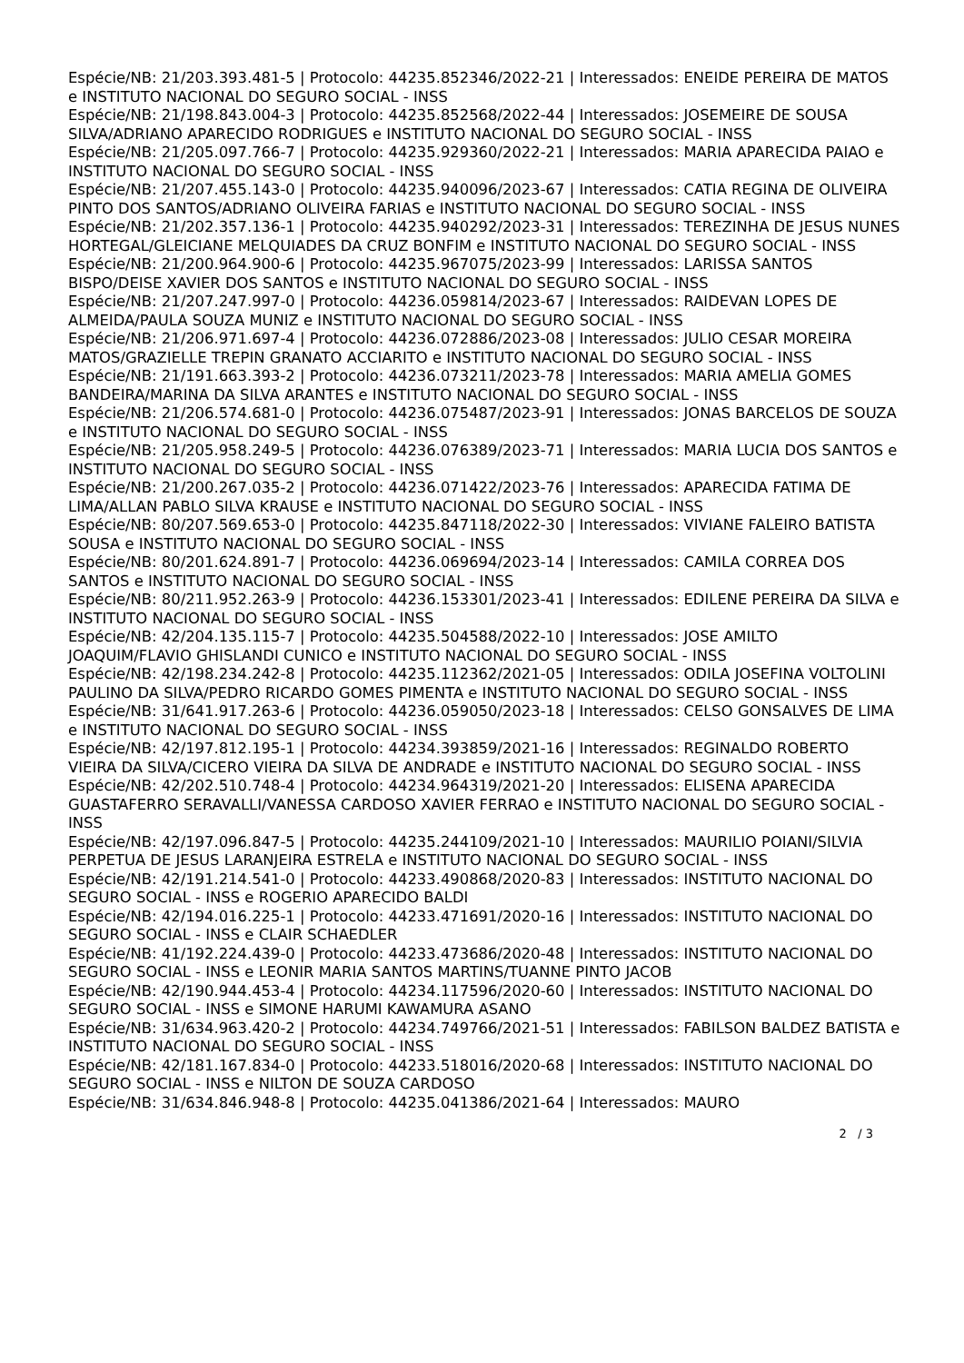Espécie/NB: 21/203.393.481-5 | Protocolo: 44235.852346/2022-21 | Interessados: ENEIDE PEREIRA DE MATOS e INSTITUTO NACIONAL DO SEGURO SOCIAL - INSS
Espécie/NB: 21/198.843.004-3 | Protocolo: 44235.852568/2022-44 | Interessados: JOSEMEIRE DE SOUSA SILVA/ADRIANO APARECIDO RODRIGUES e INSTITUTO NACIONAL DO SEGURO SOCIAL - INSS
Espécie/NB: 21/205.097.766-7 | Protocolo: 44235.929360/2022-21 | Interessados: MARIA APARECIDA PAIAO e INSTITUTO NACIONAL DO SEGURO SOCIAL - INSS
Espécie/NB: 21/207.455.143-0 | Protocolo: 44235.940096/2023-67 | Interessados: CATIA REGINA DE OLIVEIRA PINTO DOS SANTOS/ADRIANO OLIVEIRA FARIAS e INSTITUTO NACIONAL DO SEGURO SOCIAL - INSS
Espécie/NB: 21/202.357.136-1 | Protocolo: 44235.940292/2023-31 | Interessados: TEREZINHA DE JESUS NUNES HORTEGAL/GLEICIANE MELQUIADES DA CRUZ BONFIM e INSTITUTO NACIONAL DO SEGURO SOCIAL - INSS
Espécie/NB: 21/200.964.900-6 | Protocolo: 44235.967075/2023-99 | Interessados: LARISSA SANTOS BISPO/DEISE XAVIER DOS SANTOS e INSTITUTO NACIONAL DO SEGURO SOCIAL - INSS
Espécie/NB: 21/207.247.997-0 | Protocolo: 44236.059814/2023-67 | Interessados: RAIDEVAN LOPES DE ALMEIDA/PAULA SOUZA MUNIZ e INSTITUTO NACIONAL DO SEGURO SOCIAL - INSS
Espécie/NB: 21/206.971.697-4 | Protocolo: 44236.072886/2023-08 | Interessados: JULIO CESAR MOREIRA MATOS/GRAZIELLE TREPIN GRANATO ACCIARITO e INSTITUTO NACIONAL DO SEGURO SOCIAL - INSS
Espécie/NB: 21/191.663.393-2 | Protocolo: 44236.073211/2023-78 | Interessados: MARIA AMELIA GOMES BANDEIRA/MARINA DA SILVA ARANTES e INSTITUTO NACIONAL DO SEGURO SOCIAL - INSS
Espécie/NB: 21/206.574.681-0 | Protocolo: 44236.075487/2023-91 | Interessados: JONAS BARCELOS DE SOUZA e INSTITUTO NACIONAL DO SEGURO SOCIAL - INSS
Espécie/NB: 21/205.958.249-5 | Protocolo: 44236.076389/2023-71 | Interessados: MARIA LUCIA DOS SANTOS e INSTITUTO NACIONAL DO SEGURO SOCIAL - INSS
Espécie/NB: 21/200.267.035-2 | Protocolo: 44236.071422/2023-76 | Interessados: APARECIDA FATIMA DE LIMA/ALLAN PABLO SILVA KRAUSE e INSTITUTO NACIONAL DO SEGURO SOCIAL - INSS
Espécie/NB: 80/207.569.653-0 | Protocolo: 44235.847118/2022-30 | Interessados: VIVIANE FALEIRO BATISTA SOUSA e INSTITUTO NACIONAL DO SEGURO SOCIAL - INSS
Espécie/NB: 80/201.624.891-7 | Protocolo: 44236.069694/2023-14 | Interessados: CAMILA CORREA DOS SANTOS e INSTITUTO NACIONAL DO SEGURO SOCIAL - INSS
Espécie/NB: 80/211.952.263-9 | Protocolo: 44236.153301/2023-41 | Interessados: EDILENE PEREIRA DA SILVA e INSTITUTO NACIONAL DO SEGURO SOCIAL - INSS
Espécie/NB: 42/204.135.115-7 | Protocolo: 44235.504588/2022-10 | Interessados: JOSE AMILTO JOAQUIM/FLAVIO GHISLANDI CUNICO e INSTITUTO NACIONAL DO SEGURO SOCIAL - INSS
Espécie/NB: 42/198.234.242-8 | Protocolo: 44235.112362/2021-05 | Interessados: ODILA JOSEFINA VOLTOLINI PAULINO DA SILVA/PEDRO RICARDO GOMES PIMENTA e INSTITUTO NACIONAL DO SEGURO SOCIAL - INSS
Espécie/NB: 31/641.917.263-6 | Protocolo: 44236.059050/2023-18 | Interessados: CELSO GONSALVES DE LIMA e INSTITUTO NACIONAL DO SEGURO SOCIAL - INSS
Espécie/NB: 42/197.812.195-1 | Protocolo: 44234.393859/2021-16 | Interessados: REGINALDO ROBERTO VIEIRA DA SILVA/CICERO VIEIRA DA SILVA DE ANDRADE e INSTITUTO NACIONAL DO SEGURO SOCIAL - INSS
Espécie/NB: 42/202.510.748-4 | Protocolo: 44234.964319/2021-20 | Interessados: ELISENA APARECIDA GUASTAFERRO SERAVALLI/VANESSA CARDOSO XAVIER FERRAO e INSTITUTO NACIONAL DO SEGURO SOCIAL - INSS
Espécie/NB: 42/197.096.847-5 | Protocolo: 44235.244109/2021-10 | Interessados: MAURILIO POIANI/SILVIA PERPETUA DE JESUS LARANJEIRA ESTRELA e INSTITUTO NACIONAL DO SEGURO SOCIAL - INSS
Espécie/NB: 42/191.214.541-0 | Protocolo: 44233.490868/2020-83 | Interessados: INSTITUTO NACIONAL DO SEGURO SOCIAL - INSS e ROGERIO APARECIDO BALDI
Espécie/NB: 42/194.016.225-1 | Protocolo: 44233.471691/2020-16 | Interessados: INSTITUTO NACIONAL DO SEGURO SOCIAL - INSS e CLAIR SCHAEDLER
Espécie/NB: 41/192.224.439-0 | Protocolo: 44233.473686/2020-48 | Interessados: INSTITUTO NACIONAL DO SEGURO SOCIAL - INSS e LEONIR MARIA SANTOS MARTINS/TUANNE PINTO JACOB
Espécie/NB: 42/190.944.453-4 | Protocolo: 44234.117596/2020-60 | Interessados: INSTITUTO NACIONAL DO SEGURO SOCIAL - INSS e SIMONE HARUMI KAWAMURA ASANO
Espécie/NB: 31/634.963.420-2 | Protocolo: 44234.749766/2021-51 | Interessados: FABILSON BALDEZ BATISTA e INSTITUTO NACIONAL DO SEGURO SOCIAL - INSS
Espécie/NB: 42/181.167.834-0 | Protocolo: 44233.518016/2020-68 | Interessados: INSTITUTO NACIONAL DO SEGURO SOCIAL - INSS e NILTON DE SOUZA CARDOSO
Espécie/NB: 31/634.846.948-8 | Protocolo: 44235.041386/2021-64 | Interessados: MAURO
2 / 3